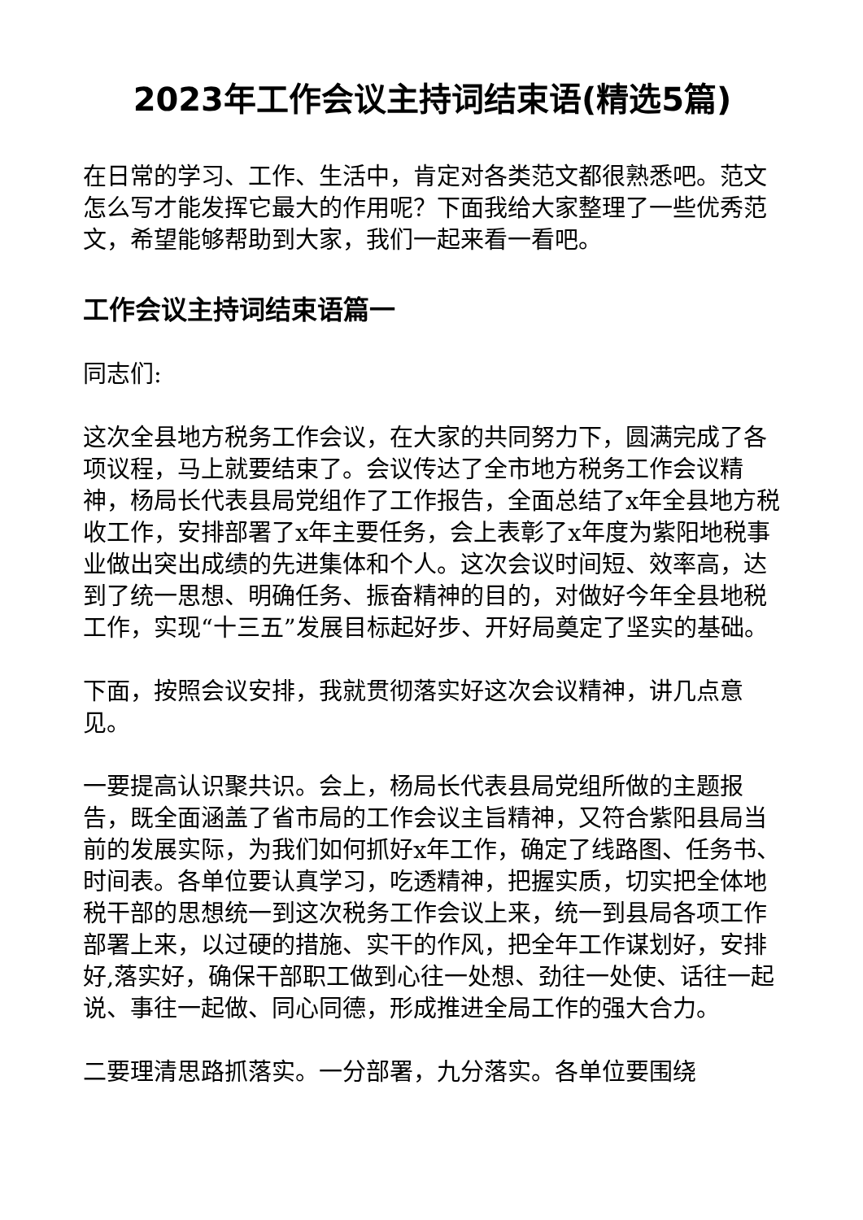2023年工作会议主持词结束语(精选5篇)
在日常的学习、工作、生活中，肯定对各类范文都很熟悉吧。范文怎么写才能发挥它最大的作用呢？下面我给大家整理了一些优秀范文，希望能够帮助到大家，我们一起来看一看吧。
工作会议主持词结束语篇一
同志们:
这次全县地方税务工作会议，在大家的共同努力下，圆满完成了各项议程，马上就要结束了。会议传达了全市地方税务工作会议精神，杨局长代表县局党组作了工作报告，全面总结了x年全县地方税收工作，安排部署了x年主要任务，会上表彰了x年度为紫阳地税事业做出突出成绩的先进集体和个人。这次会议时间短、效率高，达到了统一思想、明确任务、振奋精神的目的，对做好今年全县地税工作，实现“十三五”发展目标起好步、开好局奠定了坚实的基础。
下面，按照会议安排，我就贯彻落实好这次会议精神，讲几点意见。
一要提高认识聚共识。会上，杨局长代表县局党组所做的主题报告，既全面涵盖了省市局的工作会议主旨精神，又符合紫阳县局当前的发展实际，为我们如何抓好x年工作，确定了线路图、任务书、时间表。各单位要认真学习，吃透精神，把握实质，切实把全体地税干部的思想统一到这次税务工作会议上来，统一到县局各项工作部署上来，以过硬的措施、实干的作风，把全年工作谋划好，安排好,落实好，确保干部职工做到心往一处想、劲往一处使、话往一起说、事往一起做、同心同德，形成推进全局工作的强大合力。
二要理清思路抓落实。一分部署，九分落实。各单位要围绕